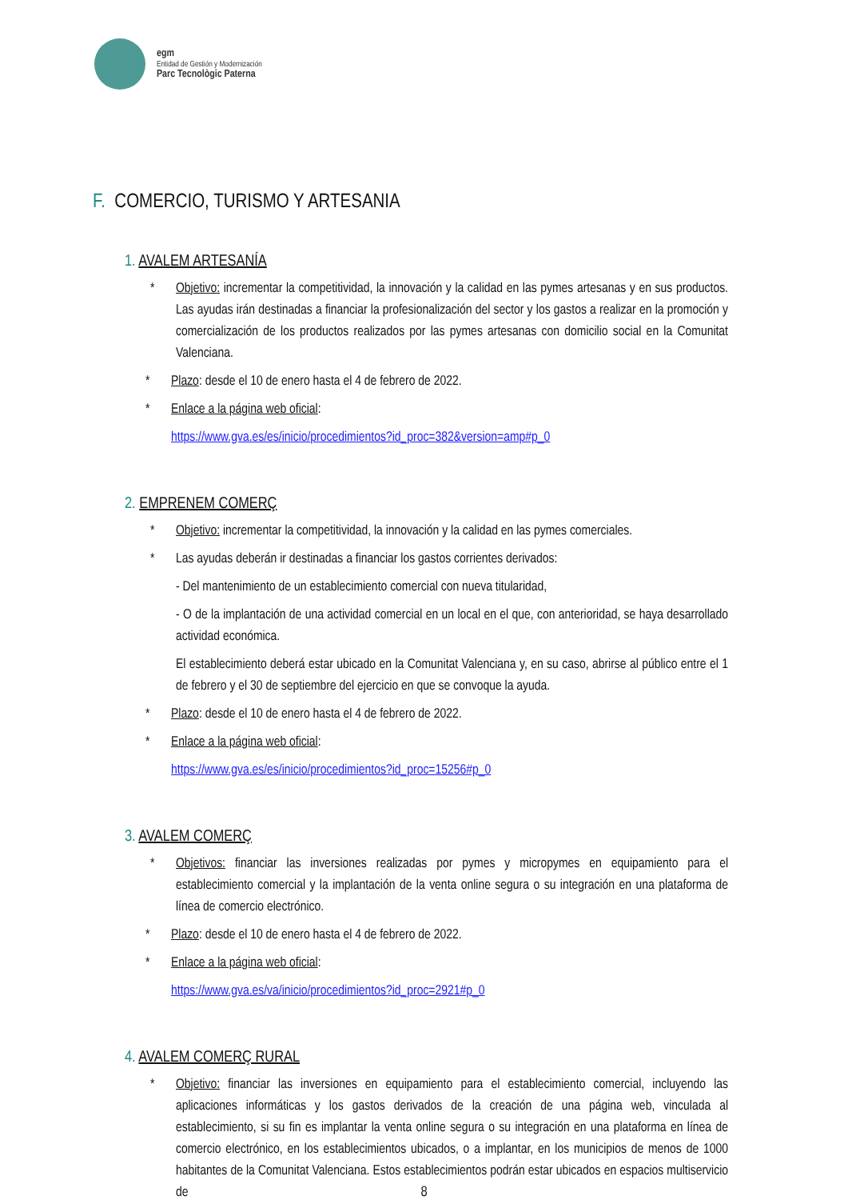egm
Entidad de Gestión y Modernización
Parc Tecnològic Paterna
F. COMERCIO, TURISMO Y ARTESANIA
1. AVALEM ARTESANÍA
* Objetivo: incrementar la competitividad, la innovación y la calidad en las pymes artesanas y en sus productos. Las ayudas irán destinadas a financiar la profesionalización del sector y los gastos a realizar en la promoción y comercialización de los productos realizados por las pymes artesanas con domicilio social en la Comunitat Valenciana.
* Plazo: desde el 10 de enero hasta el 4 de febrero de 2022.
* Enlace a la página web oficial:
https://www.gva.es/es/inicio/procedimientos?id_proc=382&version=amp#p_0
2. EMPRENEM COMERÇ
* Objetivo: incrementar la competitividad, la innovación y la calidad en las pymes comerciales.
* Las ayudas deberán ir destinadas a financiar los gastos corrientes derivados:
- Del mantenimiento de un establecimiento comercial con nueva titularidad,
- O de la implantación de una actividad comercial en un local en el que, con anterioridad, se haya desarrollado actividad económica.
El establecimiento deberá estar ubicado en la Comunitat Valenciana y, en su caso, abrirse al público entre el 1 de febrero y el 30 de septiembre del ejercicio en que se convoque la ayuda.
* Plazo: desde el 10 de enero hasta el 4 de febrero de 2022.
* Enlace a la página web oficial:
https://www.gva.es/es/inicio/procedimientos?id_proc=15256#p_0
3. AVALEM COMERÇ
* Objetivos: financiar las inversiones realizadas por pymes y micropymes en equipamiento para el establecimiento comercial y la implantación de la venta online segura o su integración en una plataforma de línea de comercio electrónico.
* Plazo: desde el 10 de enero hasta el 4 de febrero de 2022.
* Enlace a la página web oficial:
https://www.gva.es/va/inicio/procedimientos?id_proc=2921#p_0
4. AVALEM COMERÇ RURAL
* Objetivo: financiar las inversiones en equipamiento para el establecimiento comercial, incluyendo las aplicaciones informáticas y los gastos derivados de la creación de una página web, vinculada al establecimiento, si su fin es implantar la venta online segura o su integración en una plataforma en línea de comercio electrónico, en los establecimientos ubicados, o a implantar, en los municipios de menos de 1000 habitantes de la Comunitat Valenciana. Estos establecimientos podrán estar ubicados en espacios multiservicio de
8